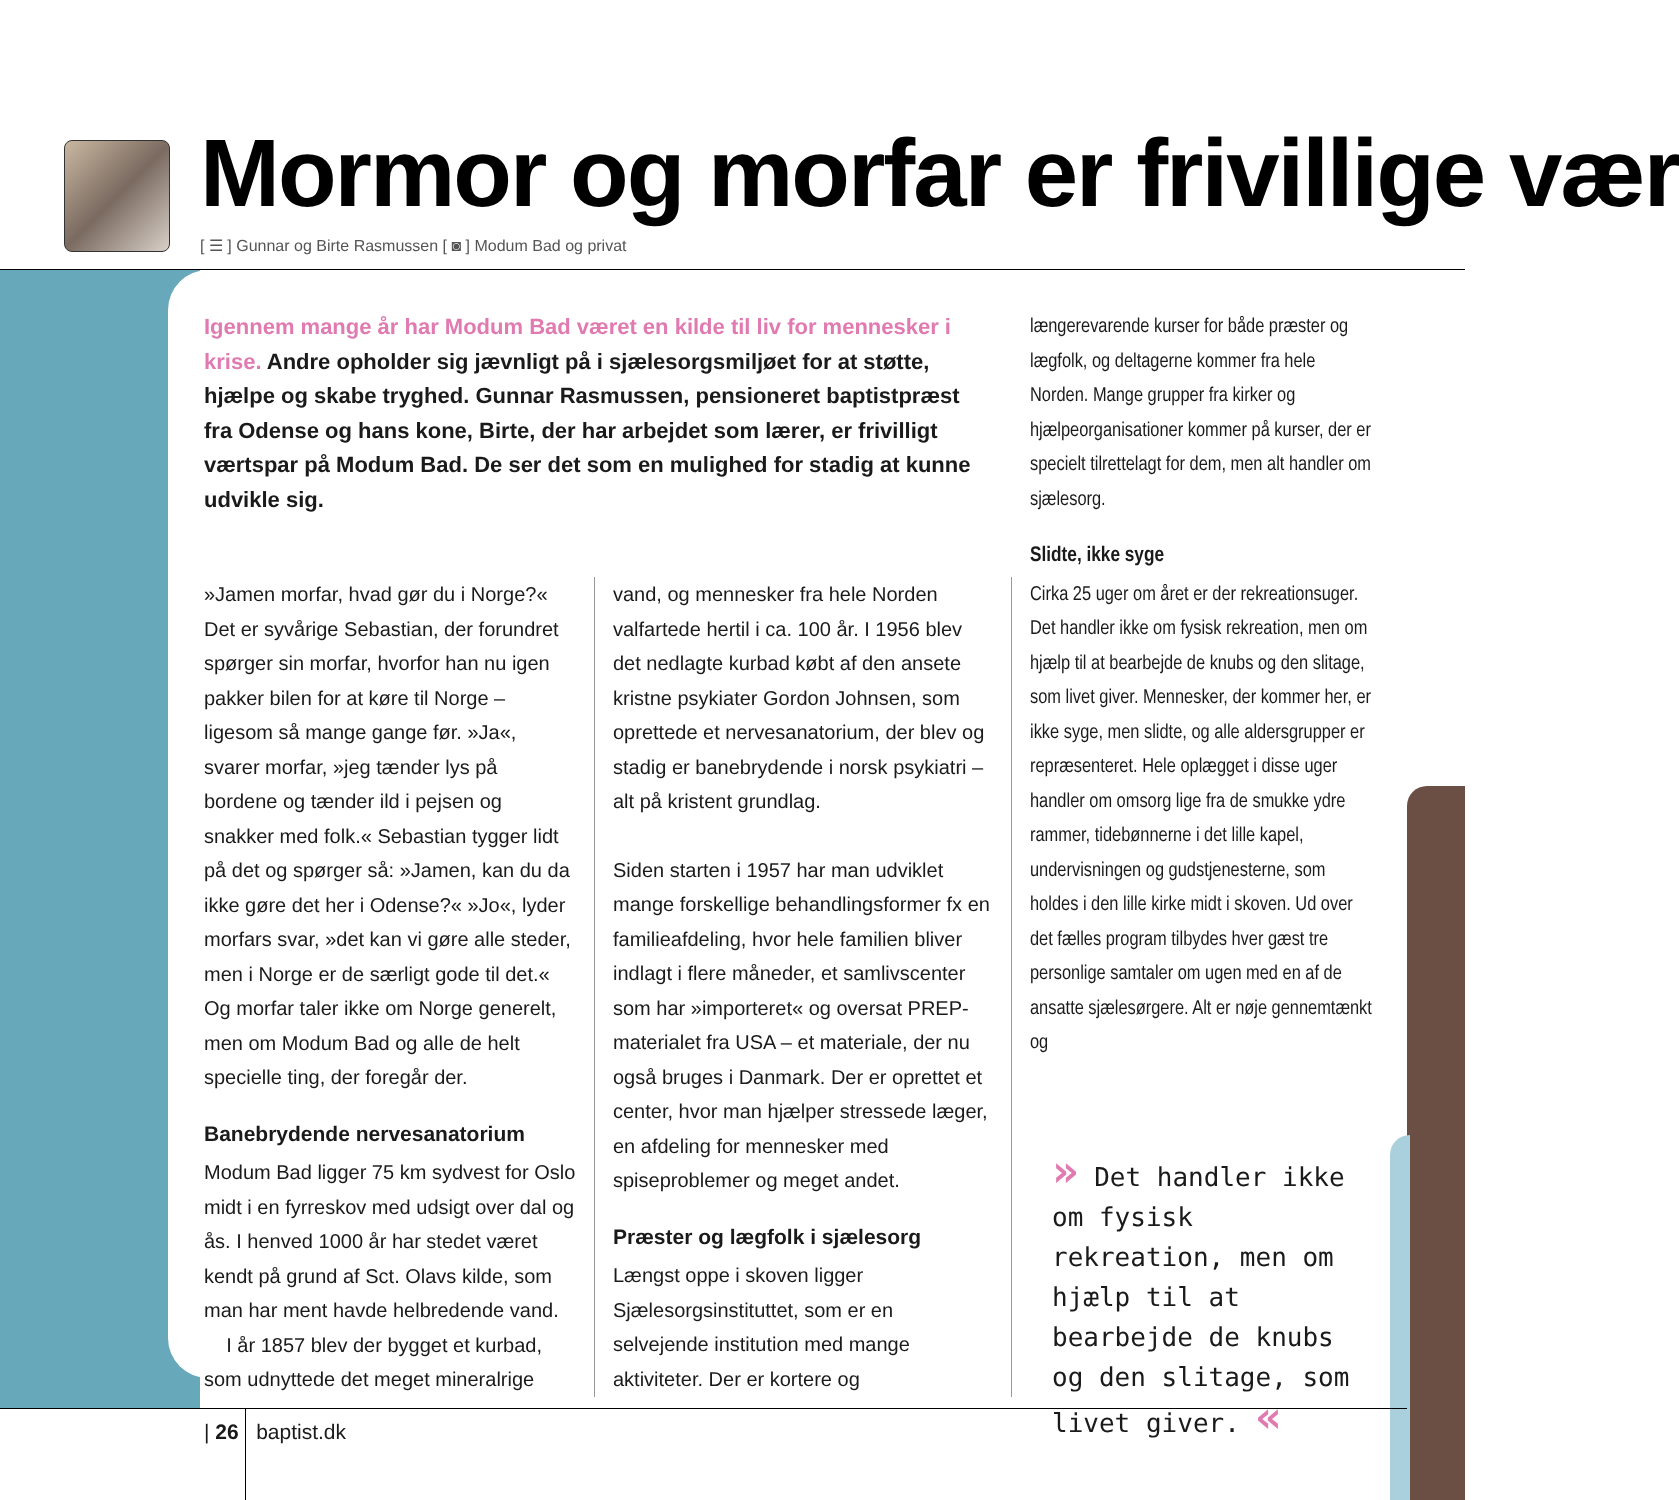Mormor og morfar er frivillige vær
[ ☰ ] Gunnar og Birte Rasmussen [ ◙ ] Modum Bad og privat
Igennem mange år har Modum Bad været en kilde til liv for mennesker i krise. Andre opholder sig jævnligt på i sjælesorgsmiljøet for at støtte, hjælpe og skabe tryghed. Gunnar Rasmussen, pensioneret baptistpræst fra Odense og hans kone, Birte, der har arbejdet som lærer, er frivilligt værtspar på Modum Bad. De ser det som en mulighed for stadig at kunne udvikle sig.
»Jamen morfar, hvad gør du i Norge?« Det er syvårige Sebastian, der forundret spørger sin morfar, hvorfor han nu igen pakker bilen for at køre til Norge – ligesom så mange gange før. »Ja«, svarer morfar, »jeg tænder lys på bordene og tænder ild i pejsen og snakker med folk.« Sebastian tygger lidt på det og spørger så: »Jamen, kan du da ikke gøre det her i Odense?« »Jo«, lyder morfars svar, »det kan vi gøre alle steder, men i Norge er de særligt gode til det.« Og morfar taler ikke om Norge generelt, men om Modum Bad og alle de helt specielle ting, der foregår der.
Banebrydende nervesanatorium
Modum Bad ligger 75 km sydvest for Oslo midt i en fyrreskov med udsigt over dal og ås. I henved 1000 år har stedet været kendt på grund af Sct. Olavs kilde, som man har ment havde helbredende vand.
I år 1857 blev der bygget et kurbad, som udnyttede det meget mineralrige
vand, og mennesker fra hele Norden valfartede hertil i ca. 100 år. I 1956 blev det nedlagte kurbad købt af den ansete kristne psykiater Gordon Johnsen, som oprettede et nervesanatorium, der blev og stadig er banebrydende i norsk psykiatri – alt på kristent grundlag.
Siden starten i 1957 har man udviklet mange forskellige behandlingsformer fx en familieafdeling, hvor hele familien bliver indlagt i flere måneder, et samlivscenter som har »importeret« og oversat PREP-materialet fra USA – et materiale, der nu også bruges i Danmark. Der er oprettet et center, hvor man hjælper stressede læger, en afdeling for mennesker med spiseproblemer og meget andet.
Præster og lægfolk i sjælesorg
Længst oppe i skoven ligger Sjælesorgsinstituttet, som er en selvejende institution med mange aktiviteter. Der er kortere og
længerevarende kurser for både præster og lægfolk, og deltagerne kommer fra hele Norden. Mange grupper fra kirker og hjælpeorganisationer kommer på kurser, der er specielt tilrettelagt for dem, men alt handler om sjælesorg.
Slidte, ikke syge
Cirka 25 uger om året er der rekreationsuger. Det handler ikke om fysisk rekreation, men om hjælp til at bearbejde de knubs og den slitage, som livet giver. Mennesker, der kommer her, er ikke syge, men slidte, og alle aldersgrupper er repræsenteret. Hele oplægget i disse uger handler om omsorg lige fra de smukke ydre rammer, tidebønnerne i det lille kapel, undervisningen og gudstjenesterne, som holdes i den lille kirke midt i skoven. Ud over det fælles program tilbydes hver gæst tre personlige samtaler om ugen med en af de ansatte sjælesørgere. Alt er nøje gennemtænkt og
» Det handler ikke om fysisk rekreation, men om hjælp til at bearbejde de knubs og den slitage, som livet giver. «
| 26 baptist.dk